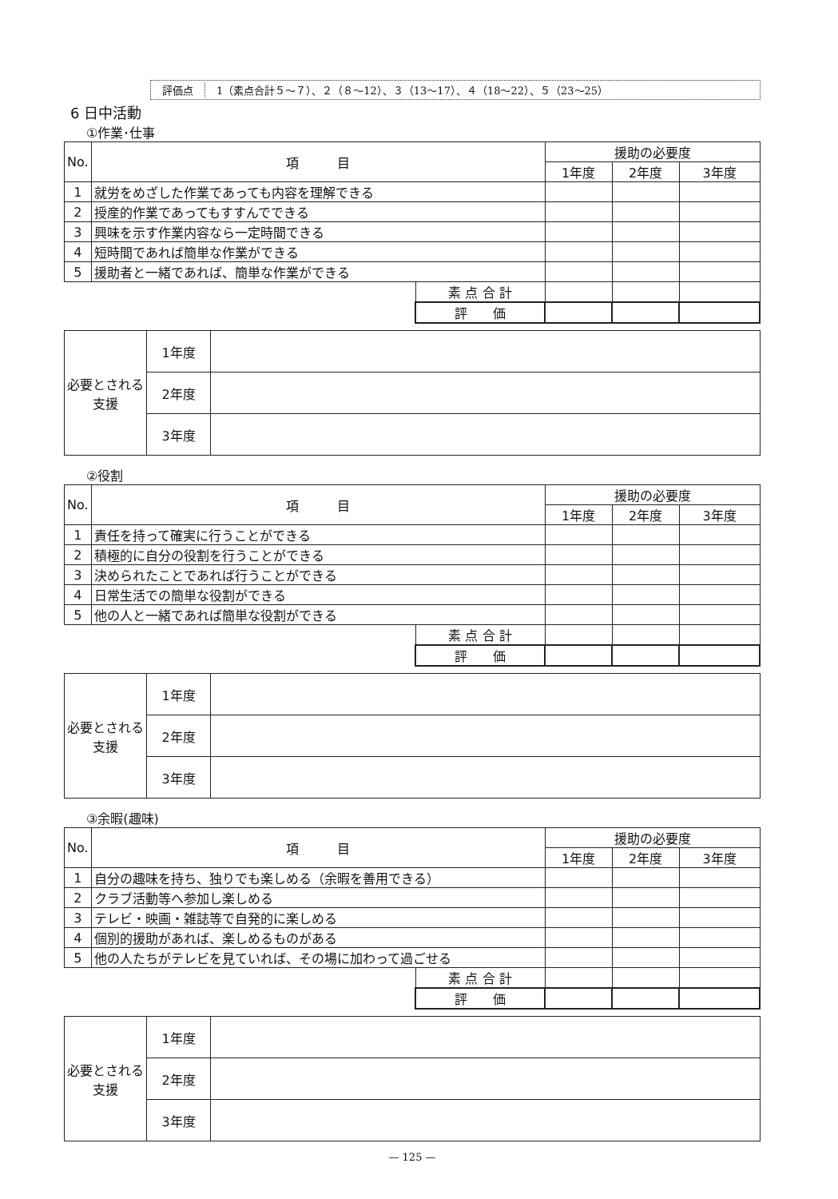評価点 1（素点合計５～７）、２（８～12）、３（13～17）、４（18～22）、５（23～25）
6 日中活動
①作業･仕事
| No. | 項 目 | | 援助の必要度 | | |
| --- | --- | --- | --- | --- | --- |
| | | | 1年度 | 2年度 | 3年度 |
| 1 | 就労をめざした作業であっても内容を理解できる | | | | |
| 2 | 授産的作業であってもすすんでできる | | | | |
| 3 | 興味を示す作業内容なら一定時間できる | | | | |
| 4 | 短時間であれば簡単な作業ができる | | | | |
| 5 | 援助者と一緒であれば、簡単な作業ができる | | | | |
| | | 素 点 合 計 | | | |
| | | 評 価 | | | |
| 必要とされる支援 | 1年度 | |
| | 2年度 | |
| | 3年度 | |
②役割
| No. | 項 目 | | 援助の必要度 | | |
| --- | --- | --- | --- | --- | --- |
| | | | 1年度 | 2年度 | 3年度 |
| 1 | 責任を持って確実に行うことができる | | | | |
| 2 | 積極的に自分の役割を行うことができる | | | | |
| 3 | 決められたことであれば行うことができる | | | | |
| 4 | 日常生活での簡単な役割ができる | | | | |
| 5 | 他の人と一緒であれば簡単な役割ができる | | | | |
| | | 素 点 合 計 | | | |
| | | 評 価 | | | |
| 必要とされる支援 | 1年度 | |
| | 2年度 | |
| | 3年度 | |
③余暇(趣味)
| No. | 項 目 | | 援助の必要度 | | |
| --- | --- | --- | --- | --- | --- |
| | | | 1年度 | 2年度 | 3年度 |
| 1 | 自分の趣味を持ち、独りでも楽しめる（余暇を善用できる） | | | | |
| 2 | クラブ活動等へ参加し楽しめる | | | | |
| 3 | テレビ・映画・雑誌等で自発的に楽しめる | | | | |
| 4 | 個別的援助があれば、楽しめるものがある | | | | |
| 5 | 他の人たちがテレビを見ていれば、その場に加わって過ごせる | | | | |
| | | 素 点 合 計 | | | |
| | | 評 価 | | | |
| 必要とされる支援 | 1年度 | |
| | 2年度 | |
| | 3年度 | |
— 125 —